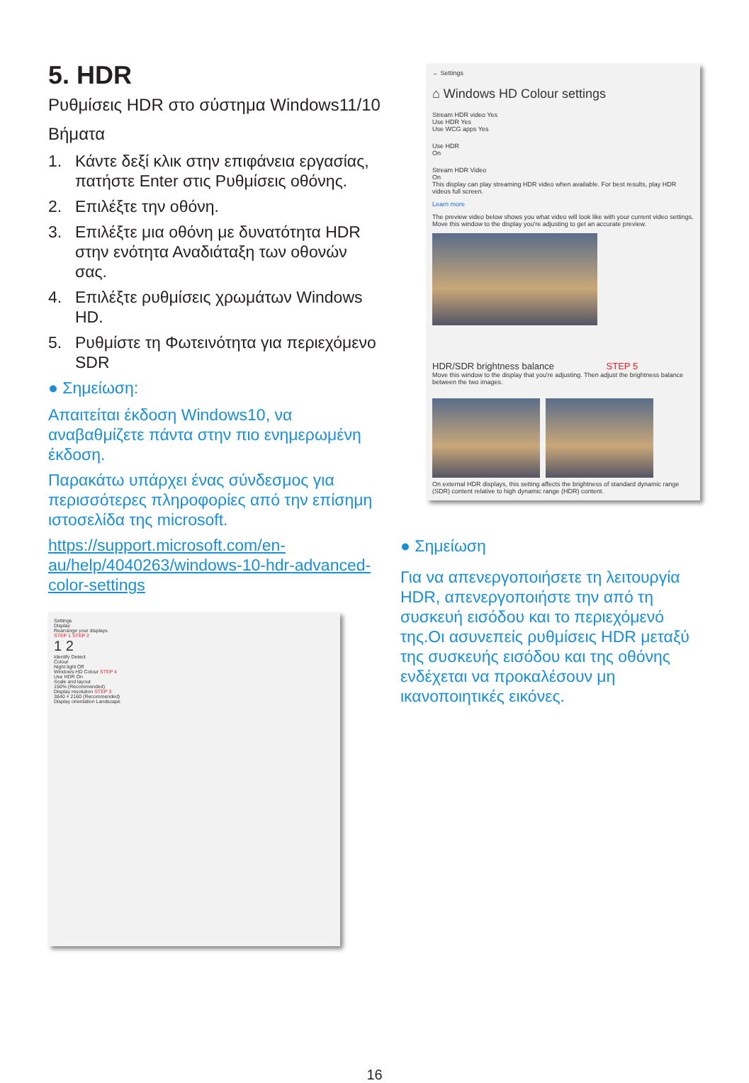5. HDR
Ρυθμίσεις HDR στο σύστημα Windows11/10
Βήματα
1. Κάντε δεξί κλικ στην επιφάνεια εργασίας, πατήστε Enter στις Ρυθμίσεις οθόνης.
2. Επιλέξτε την οθόνη.
3. Επιλέξτε μια οθόνη με δυνατότητα HDR στην ενότητα Αναδιάταξη των οθονών σας.
4. Επιλέξτε ρυθμίσεις χρωμάτων Windows HD.
5. Ρυθμίστε τη Φωτεινότητα για περιεχόμενο SDR
● Σημείωση:
Απαιτείται έκδοση Windows10, να αναβαθμίζετε πάντα στην πιο ενημερωμένη έκδοση.
Παρακάτω υπάρχει ένας σύνδεσμος για περισσότερες πληροφορίες από την επίσημη ιστοσελίδα της microsoft.
https://support.microsoft.com/en-au/help/4040263/windows-10-hdr-advanced-color-settings
Settings
Display
Rearrange your displays
STEP 1 STEP 2
1 2
Identify Detect
Colour
Night light Off
Windows HD Colour STEP 4
Use HDR On
Scale and layout
150% (Recommended)
Display resolution STEP 3
3840 × 2160 (Recommended)
Display orientation Landscape
← Settings
⌂ Windows HD Colour settings
Stream HDR video Yes
Use HDR Yes
Use WCG apps Yes
Use HDR
On
Stream HDR Video
On
This display can play streaming HDR video when available. For best results, play HDR videos full screen.
Learn more
The preview video below shows you what video will look like with your current video settings. Move this window to the display you're adjusting to get an accurate preview.
HDR/SDR brightness balance STEP 5
Move this window to the display that you're adjusting. Then adjust the brightness balance between the two images.
On external HDR displays, this setting affects the brightness of standard dynamic range (SDR) content relative to high dynamic range (HDR) content.
● Σημείωση
Για να απενεργοποιήσετε τη λειτουργία HDR, απενεργοποιήστε την από τη συσκευή εισόδου και το περιεχόμενό της.Οι ασυνεπείς ρυθμίσεις HDR μεταξύ της συσκευής εισόδου και της οθόνης ενδέχεται να προκαλέσουν μη ικανοποιητικές εικόνες.
16